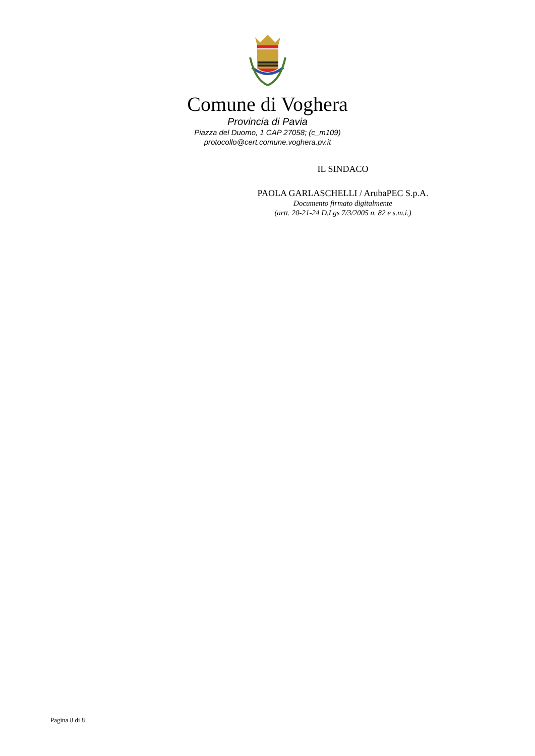Comune di Voghera
Provincia di Pavia
Piazza del Duomo, 1 CAP 27058; (c_m109)
protocollo@cert.comune.voghera.pv.it
IL SINDACO
PAOLA GARLASCHELLI / ArubaPEC S.p.A.
Documento firmato digitalmente
(artt. 20-21-24 D.Lgs 7/3/2005 n. 82 e s.m.i.)
Pagina 8 di 8